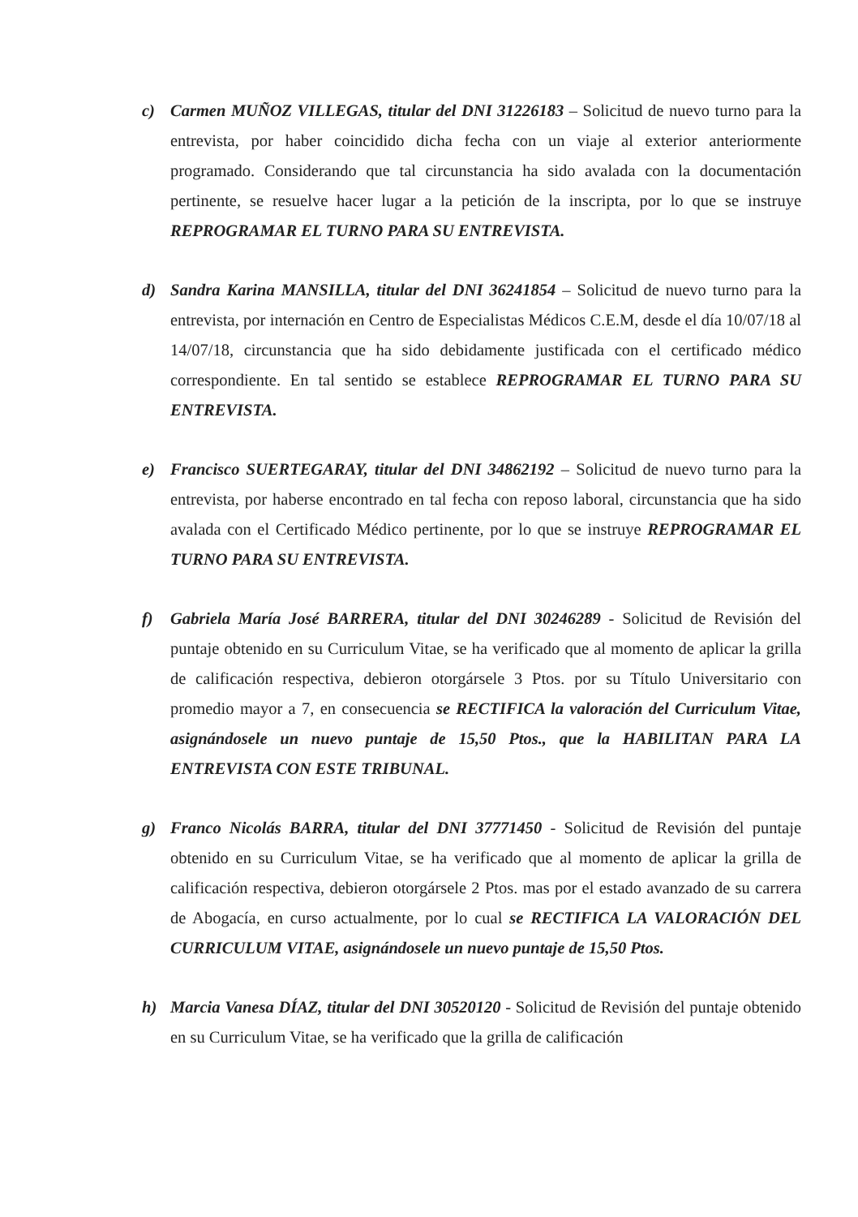c) Carmen MUÑOZ VILLEGAS, titular del DNI 31226183 – Solicitud de nuevo turno para la entrevista, por haber coincidido dicha fecha con un viaje al exterior anteriormente programado. Considerando que tal circunstancia ha sido avalada con la documentación pertinente, se resuelve hacer lugar a la petición de la inscripta, por lo que se instruye REPROGRAMAR EL TURNO PARA SU ENTREVISTA.
d) Sandra Karina MANSILLA, titular del DNI 36241854 – Solicitud de nuevo turno para la entrevista, por internación en Centro de Especialistas Médicos C.E.M, desde el día 10/07/18 al 14/07/18, circunstancia que ha sido debidamente justificada con el certificado médico correspondiente. En tal sentido se establece REPROGRAMAR EL TURNO PARA SU ENTREVISTA.
e) Francisco SUERTEGARAY, titular del DNI 34862192 – Solicitud de nuevo turno para la entrevista, por haberse encontrado en tal fecha con reposo laboral, circunstancia que ha sido avalada con el Certificado Médico pertinente, por lo que se instruye REPROGRAMAR EL TURNO PARA SU ENTREVISTA.
f) Gabriela María José BARRERA, titular del DNI 30246289 - Solicitud de Revisión del puntaje obtenido en su Curriculum Vitae, se ha verificado que al momento de aplicar la grilla de calificación respectiva, debieron otorgársele 3 Ptos. por su Título Universitario con promedio mayor a 7, en consecuencia se RECTIFICA la valoración del Curriculum Vitae, asignándosele un nuevo puntaje de 15,50 Ptos., que la HABILITAN PARA LA ENTREVISTA CON ESTE TRIBUNAL.
g) Franco Nicolás BARRA, titular del DNI 37771450 - Solicitud de Revisión del puntaje obtenido en su Curriculum Vitae, se ha verificado que al momento de aplicar la grilla de calificación respectiva, debieron otorgársele 2 Ptos. mas por el estado avanzado de su carrera de Abogacía, en curso actualmente, por lo cual se RECTIFICA LA VALORACIÓN DEL CURRICULUM VITAE, asignándosele un nuevo puntaje de 15,50 Ptos.
h) Marcia Vanesa DÍAZ, titular del DNI 30520120 - Solicitud de Revisión del puntaje obtenido en su Curriculum Vitae, se ha verificado que la grilla de calificación